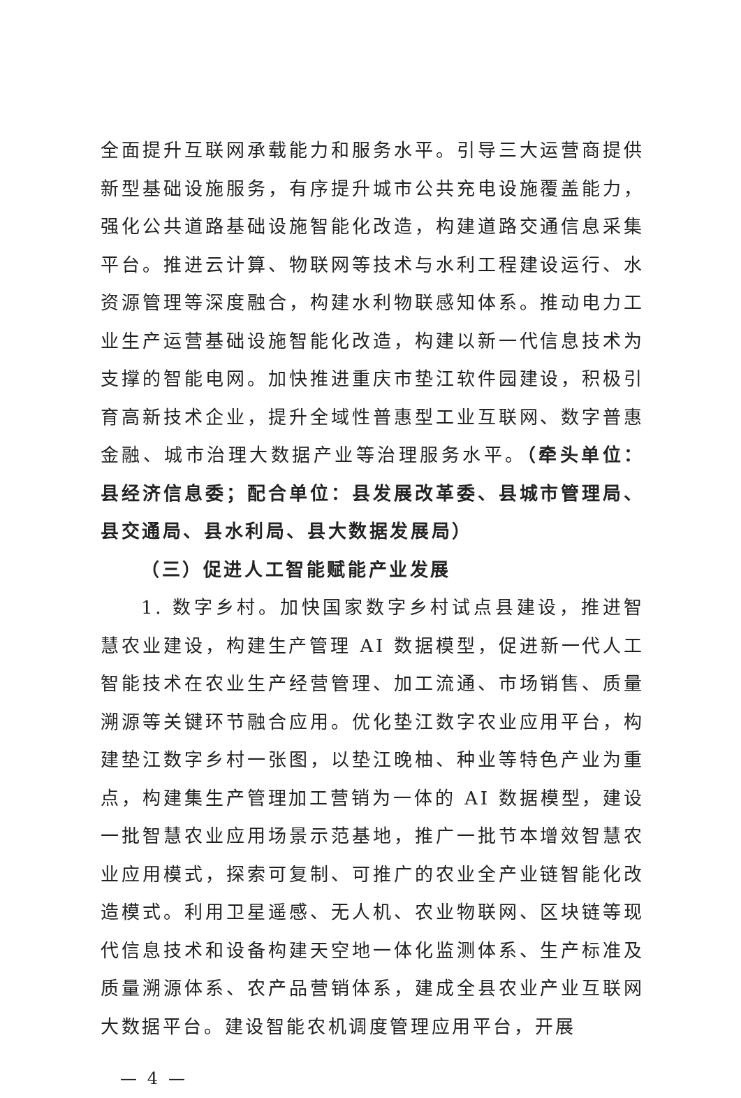全面提升互联网承载能力和服务水平。引导三大运营商提供新型基础设施服务，有序提升城市公共充电设施覆盖能力，强化公共道路基础设施智能化改造，构建道路交通信息采集平台。推进云计算、物联网等技术与水利工程建设运行、水资源管理等深度融合，构建水利物联感知体系。推动电力工业生产运营基础设施智能化改造，构建以新一代信息技术为支撑的智能电网。加快推进重庆市垫江软件园建设，积极引育高新技术企业，提升全域性普惠型工业互联网、数字普惠金融、城市治理大数据产业等治理服务水平。（牵头单位：县经济信息委；配合单位：县发展改革委、县城市管理局、县交通局、县水利局、县大数据发展局）
（三）促进人工智能赋能产业发展
1. 数字乡村。加快国家数字乡村试点县建设，推进智慧农业建设，构建生产管理 AI 数据模型，促进新一代人工智能技术在农业生产经营管理、加工流通、市场销售、质量溯源等关键环节融合应用。优化垫江数字农业应用平台，构建垫江数字乡村一张图，以垫江晚柚、种业等特色产业为重点，构建集生产管理加工营销为一体的 AI 数据模型，建设一批智慧农业应用场景示范基地，推广一批节本增效智慧农业应用模式，探索可复制、可推广的农业全产业链智能化改造模式。利用卫星遥感、无人机、农业物联网、区块链等现代信息技术和设备构建天空地一体化监测体系、生产标准及质量溯源体系、农产品营销体系，建成全县农业产业互联网大数据平台。建设智能农机调度管理应用平台，开展
— 4 —